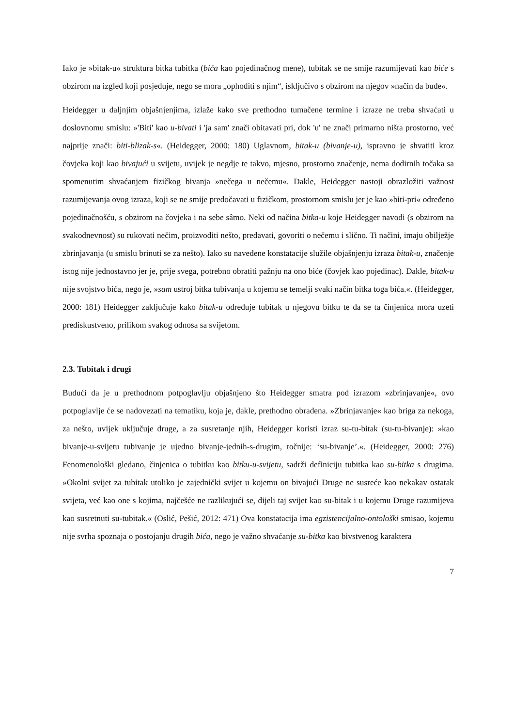Iako je »bitak-u« struktura bitka tubitka (bića kao pojedinačnog mene), tubitak se ne smije razumijevati kao biće s obzirom na izgled koji posjeduje, nego se mora „ophoditi s njim“, isključivo s obzirom na njegov »način da bude«.
Heidegger u daljnjim objašnjenjima, izlaže kako sve prethodno tumačene termine i izraze ne treba shvaćati u doslovnomu smislu: »'Biti' kao u-bivati i 'ja sam' znači obitavati pri, dok 'u' ne znači primarno ništa prostorno, već najprije znači: biti-blizak-s«. (Heidegger, 2000: 180) Uglavnom, bitak-u (bivanje-u), ispravno je shvatiti kroz čovjeka koji kao bivajući u svijetu, uvijek je negdje te takvo, mjesno, prostorno značenje, nema dodirnih točaka sa spomenutim shvaćanjem fizičkog bivanja »nečega u nečemu«. Dakle, Heidegger nastoji obrazložiti važnost razumijevanja ovog izraza, koji se ne smije predočavati u fizičkom, prostornom smislu jer je kao »biti-pri« određeno pojedinačnošću, s obzirom na čovjeka i na sebe sâmo. Neki od načina bitka-u koje Heidegger navodi (s obzirom na svakodnevnost) su rukovati nečim, proizvoditi nešto, predavati, govoriti o nečemu i slično. Ti načini, imaju obilježje zbrinjavanja (u smislu brinuti se za nešto). Iako su navedene konstatacije služile objašnjenju izraza bitak-u, značenje istog nije jednostavno jer je, prije svega, potrebno obratiti pažnju na ono biće (čovjek kao pojedinac). Dakle, bitak-u nije svojstvo bića, nego je, »sam ustroj bitka tubivanja u kojemu se temelji svaki način bitka toga bića.«. (Heidegger, 2000: 181) Heidegger zaključuje kako bitak-u određuje tubitak u njegovu bitku te da se ta činjenica mora uzeti prediskustveno, prilikom svakog odnosa sa svijetom.
2.3. Tubitak i drugi
Budući da je u prethodnom potpoglavlju objašnjeno što Heidegger smatra pod izrazom »zbrinjavanje«, ovo potpoglavlje će se nadovezati na tematiku, koja je, dakle, prethodno obrađena. »Zbrinjavanje« kao briga za nekoga, za nešto, uvijek uključuje druge, a za susretanje njih, Heidegger koristi izraz su-tu-bitak (su-tu-bivanje): »kao bivanje-u-svijetu tubivanje je ujedno bivanje-jednih-s-drugim, točnije: ‘su-bivanje’.«. (Heidegger, 2000: 276) Fenomenološki gledano, činjenica o tubitku kao bitku-u-svijetu, sadrži definiciju tubitka kao su-bitka s drugima. »Okolni svijet za tubitak utoliko je zajednički svijet u kojemu on bivajući Druge ne susreće kao nekakav ostatak svijeta, već kao one s kojima, najčešće ne razlikujući se, dijeli taj svijet kao su-bitak i u kojemu Druge razumijeva kao susretnuti su-tubitak.« (Oslić, Pešić, 2012: 471) Ova konstatacija ima egzistencijalno-ontološki smisao, kojemu nije svrha spoznaja o postojanju drugih bića, nego je važno shvaćanje su-bitka kao bivstvenog karaktera
7